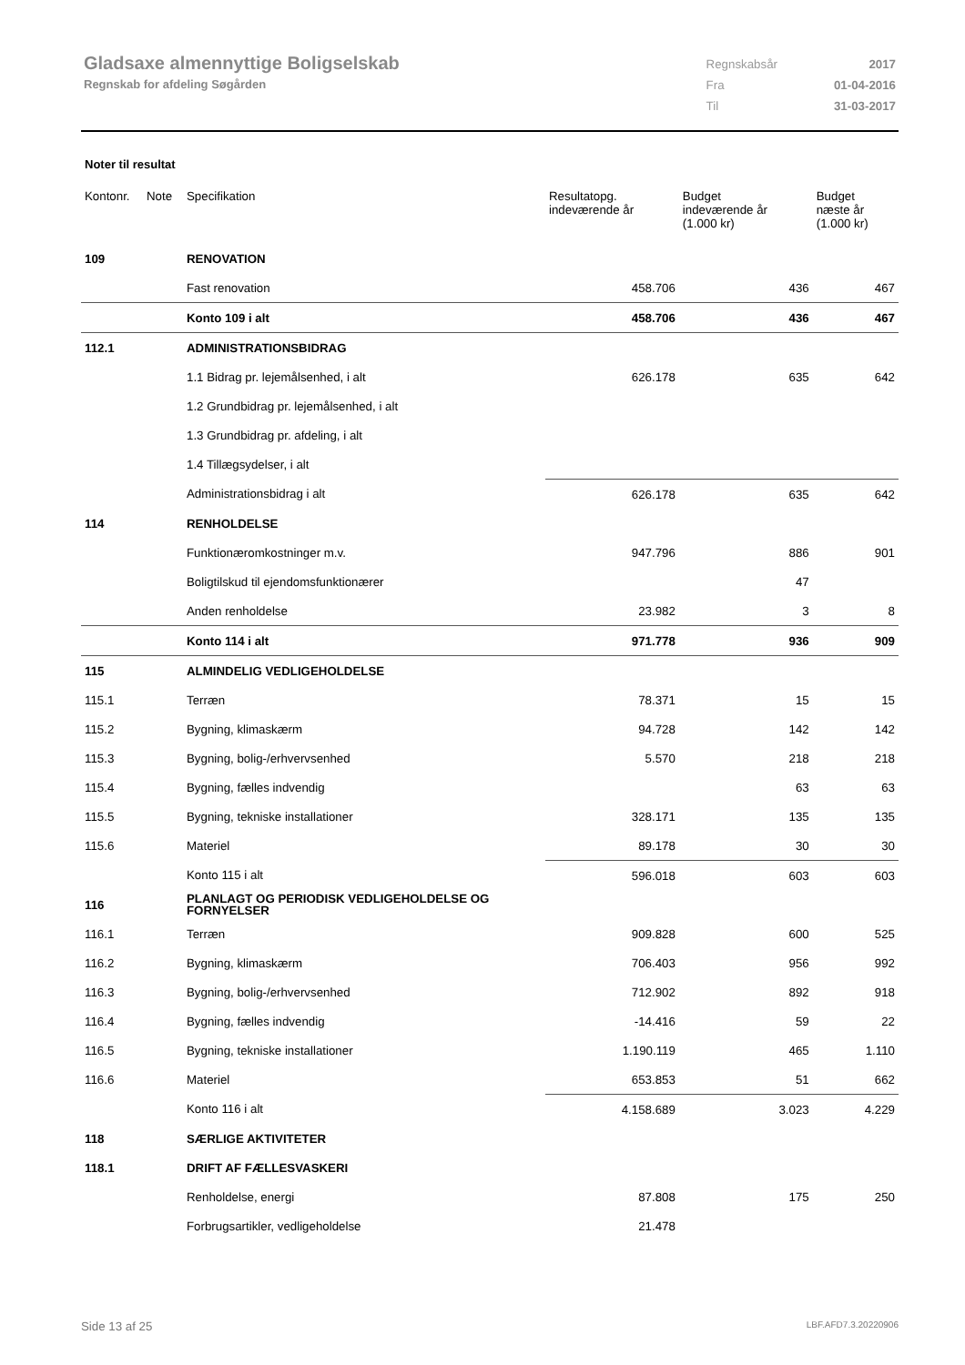Gladsaxe almennyttige Boligselskab
Regnskab for afdeling Søgården
| Regnskabsår | 2017 |
| Fra | 01-04-2016 |
| Til | 31-03-2017 |
Noter til resultat
| Kontonr. | Note | Specifikation | Resultatopg. indeværende år | Budget indeværende år (1.000 kr) | Budget næste år (1.000 kr) |
| --- | --- | --- | --- | --- | --- |
| 109 | | RENOVATION | | | |
| | | Fast renovation | 458.706 | 436 | 467 |
| | | Konto 109 i alt | 458.706 | 436 | 467 |
| 112.1 | | ADMINISTRATIONSBIDRAG | | | |
| | | 1.1 Bidrag pr. lejemålsenhed, i alt | 626.178 | 635 | 642 |
| | | 1.2 Grundbidrag pr. lejemålsenhed, i alt | | | |
| | | 1.3 Grundbidrag pr. afdeling, i alt | | | |
| | | 1.4 Tillægsydelser, i alt | | | |
| | | Administrationsbidrag i alt | 626.178 | 635 | 642 |
| 114 | | RENHOLDELSE | | | |
| | | Funktionæromkostninger m.v. | 947.796 | 886 | 901 |
| | | Boligtilskud til ejendomsfunktionærer | | 47 | |
| | | Anden renholdelse | 23.982 | 3 | 8 |
| | | Konto 114 i alt | 971.778 | 936 | 909 |
| 115 | | ALMINDELIG VEDLIGEHOLDELSE | | | |
| 115.1 | | Terræn | 78.371 | 15 | 15 |
| 115.2 | | Bygning, klimaskærm | 94.728 | 142 | 142 |
| 115.3 | | Bygning, bolig-/erhvervsenhed | 5.570 | 218 | 218 |
| 115.4 | | Bygning, fælles indvendig | | 63 | 63 |
| 115.5 | | Bygning, tekniske installationer | 328.171 | 135 | 135 |
| 115.6 | | Materiel | 89.178 | 30 | 30 |
| | | Konto 115 i alt | 596.018 | 603 | 603 |
| 116 | | PLANLAGT OG PERIODISK VEDLIGEHOLDELSE OG FORNYELSER | | | |
| 116.1 | | Terræn | 909.828 | 600 | 525 |
| 116.2 | | Bygning, klimaskærm | 706.403 | 956 | 992 |
| 116.3 | | Bygning, bolig-/erhvervsenhed | 712.902 | 892 | 918 |
| 116.4 | | Bygning, fælles indvendig | -14.416 | 59 | 22 |
| 116.5 | | Bygning, tekniske installationer | 1.190.119 | 465 | 1.110 |
| 116.6 | | Materiel | 653.853 | 51 | 662 |
| | | Konto 116 i alt | 4.158.689 | 3.023 | 4.229 |
| 118 | | SÆRLIGE AKTIVITETER | | | |
| 118.1 | | DRIFT AF FÆLLESVASKERI | | | |
| | | Renholdelse, energi | 87.808 | 175 | 250 |
| | | Forbrugsartikler, vedligeholdelse | 21.478 | | |
Side 13 af 25 LBF.AFD7.3.20220906